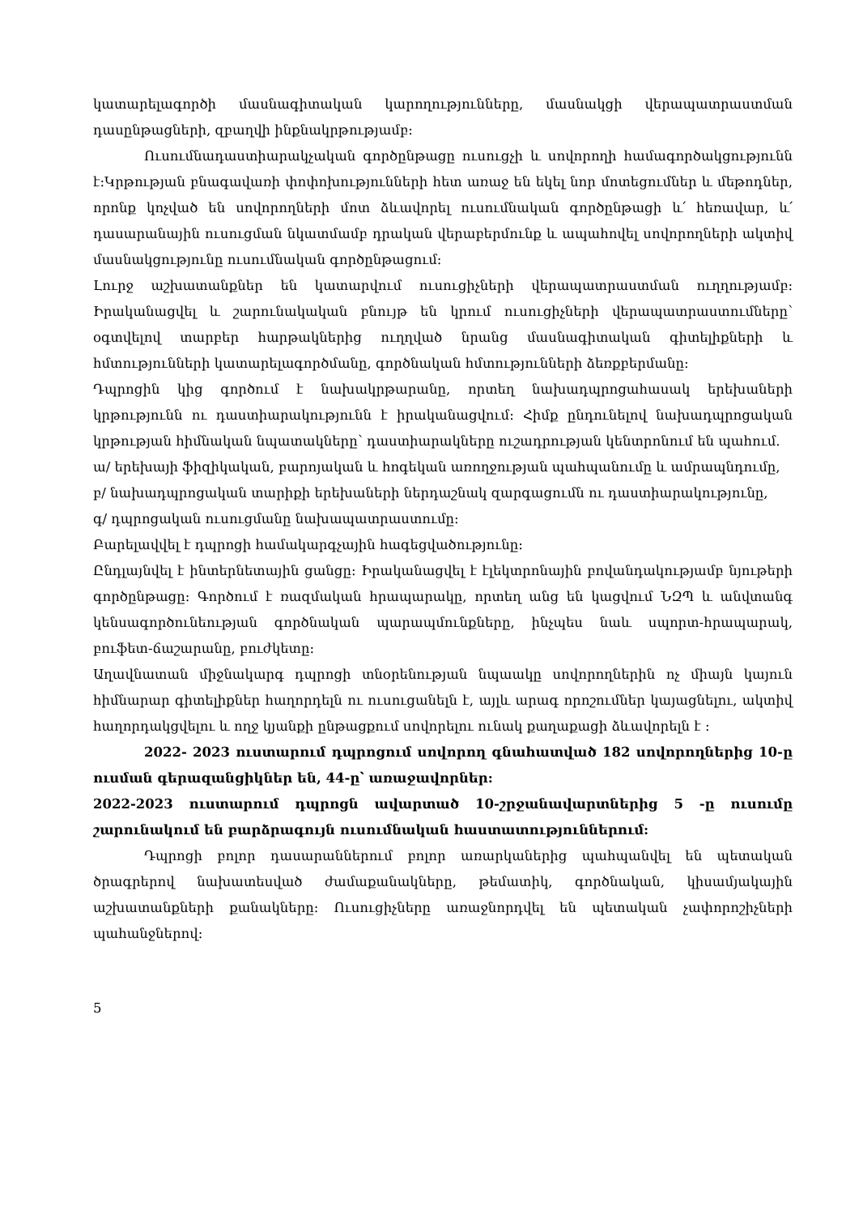կատարելագործի մասնագիտական կարողությունները, մասնակցի վերապատրաստման դասընթացների, զբաղվի ինքնակրթությամբ:
Ուսումնադաստիարակչական գործընթացը ուսուցչի և սովորողի համագործակցությունն է:Կրթության բնագավառի փոփոխությունների հետ առաջ են եկել նոր մոտեցումներ և մեթոդներ, որոնք կոչված են սովորողների մոտ ձևավորել ուսումնական գործընթացի և՛ հեռավար, և՛ դասարանային ուսուցման նկատմամբ դրական վերաբերմունք և ապահովել սովորողների ակտիվ մասնակցությունը ուսումնական գործընթացում:
Լուրջ աշխատանքներ են կատարվում ուսուցիչների վերապատրաստման ուղղությամբ: Իրականացվել և շարունակական բնույթ են կրում ուսուցիչների վերապատրաստումները՝ օգտվելով տարբեր հարթակներից ուղղված նրանց մասնագիտական գիտելիքների և հմտությունների կատարելագործմանը, գործնական հմտությունների ձեռքբերմանը:
Դպրոցին կից գործում է նախակրթարանը, որտեղ նախադպրոցահասակ երեխաների կրթությունն ու դաստիարակությունն է իրականացվում: Հիմք ընդունելով նախադպրոցական կրթության հիմնական նպատակները՝ դաստիարակները ուշադրության կենտրոնում են պահում.
ա/ երեխայի ֆիզիկական, բարոյական և հոգեկան առողջության պահպանումը և ամրապնդումը,
բ/ նախադպրոցական տարիքի երեխաների ներդաշնակ զարգացումն ու դաստիարակությունը,
գ/ դպրոցական ուսուցմանը նախապատրաստումը:
Բարելավվել է դպրոցի համակարգչային հագեցվածությունը:
Ընդլայնվել է ինտերնետային ցանցը: Իրականացվել է էլեկտրոնային բովանդակությամբ նյութերի գործընթացը: Գործում է ռազմական հրապարակը, որտեղ անց են կացվում ՆԶՊ և անվտանգ կենսագործունեության գործնական պարապմունքները, ինչպես նաև սպորտ-հրապարակ, բուֆետ-ճաշարանը, բուժկետը:
Աղավնատան միջնակարգ դպրոցի տնօրենության նպաակը սովորողներին ոչ միայն կայուն հիմնարար գիտելիքներ հաղորդելն ու ուսուցանելն է, այլև արագ որոշումներ կայացնելու, ակտիվ հաղորդակցվելու և ողջ կյանքի ընթացքում սովորելու ունակ քաղաքացի ձևավորելն է :
2022- 2023 ուստարում դպրոցում սովորող գնահատված 182 սովորողներից 10-ը ուսման գերազանցիկներ են, 44-ը՝ առաջավորներ:
2022-2023 ուստարում դպրոցն ավարտած 10-շրջանավարտներից 5 -ը ուսումը շարունակում են բարձրագույն ուսումնական հաստատություններում:
Դպրոցի բոլոր դասարաններում բոլոր առարկաներից պահպանվել են պետական ծրագրերով նախատեսված ժամաքանակները, թեմատիկ, գործնական, կիսամյակային աշխատանքների քանակները: Ուսուցիչները առաջնորդվել են պետական չափորոշիչների պահանջներով:
5